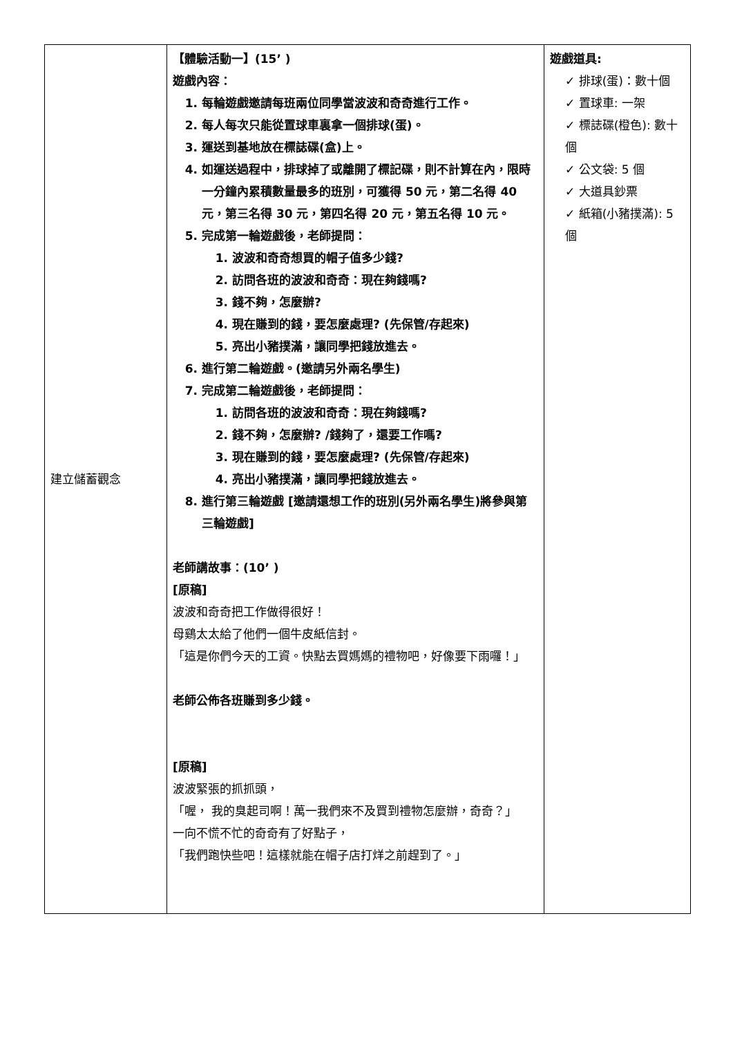| 建立儲蓄觀念 | 【體驗活動一】(15’ ) 遊戲內容： 1. 每輪遊戲邀請每班兩位同學當波波和奇奇進行工作。 2. 每人每次只能從置球車裏拿一個排球(蛋)。 3. 運送到基地放在標誌碟(盒)上。 4. 如運送過程中，排球掉了或離開了標記碟，則不計算在內，限時一分鐘內累積數量最多的班別，可獲得 50 元，第二名得 40 元，第三名得 30 元，第四名得 20 元，第五名得 10 元。 5. 完成第一輪遊戲後，老師提問： 1. 波波和奇奇想買的帽子值多少錢? 2. 訪問各班的波波和奇奇：現在夠錢嗎? 3. 錢不夠，怎麼辦? 4. 現在賺到的錢，要怎麼處理? (先保管/存起來) 5. 亮出小豬撲滿，讓同學把錢放進去。 6. 進行第二輪遊戲。(邀請另外兩名學生) 7. 完成第二輪遊戲後，老師提問： 1. 訪問各班的波波和奇奇：現在夠錢嗎? 2. 錢不夠，怎麼辦? /錢夠了，還要工作嗎? 3. 現在賺到的錢，要怎麼處理? (先保管/存起來) 4. 亮出小豬撲滿，讓同學把錢放進去。 8. 進行第三輪遊戲 [邀請還想工作的班別(另外兩名學生)將參與第三輪遊戲] 老師講故事：(10’ ) [原稿] 波波和奇奇把工作做得很好！ 母鷄太太給了他們一個牛皮紙信封。 「這是你們今天的工資。快點去買媽媽的禮物吧，好像要下雨囉！」 老師公佈各班賺到多少錢。 [原稿] 波波緊張的抓抓頭， 「喔， 我的臭起司啊！萬一我們來不及買到禮物怎麼辦，奇奇？」 一向不慌不忙的奇奇有了好點子， 「我們跑快些吧！這樣就能在帽子店打烊之前趕到了。」 | 遊戲道具: ✓ 排球(蛋)：數十個 ✓ 置球車: 一架 ✓ 標誌碟(橙色): 數十個 ✓ 公文袋: 5 個 ✓ 大道具鈔票 ✓ 紙箱(小豬撲滿): 5 個 |